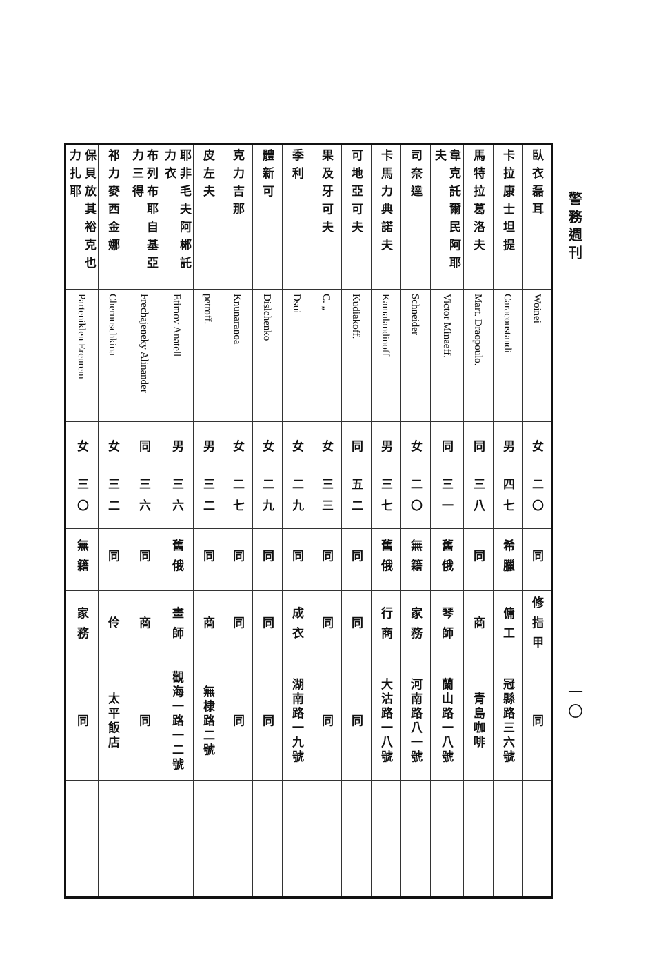警務週刊 一〇
| 臥衣磊耳 | Woinei | 女 | 二〇 | 同 | 修指甲 | 同 | |
| 卡拉康士坦提 | Caracoustandi | 男 | 四七 | 希臘 | 傭工 | 冠縣路三六號 | |
| 馬特拉葛洛夫 | Mart. Draopoulo. | 同 | 三八 | 同 | 商 | 青島咖啡 | |
| 韋克託爾民阿耶夫 | Victor Minaeff. | 同 | 三一 | 舊俄 | 琴師 | 蘭山路一八號 | |
| 司奈達 | Schneider | 女 | 二〇 | 無籍 | 家務 | 河南路八一號 | |
| 卡馬力典諾夫 | Kamalandinoff | 男 | 三七 | 舊俄 | 行商 | 大沽路一八號 | |
| 可地亞可夫 | Kudiakoff. | 同 | 五二 | 同 | 同 | 同 | |
| 果及牙可夫 | C. „ | 女 | 三三 | 同 | 同 | 同 | |
| 季利 | Dsui | 女 | 二九 | 同 | 成衣 | 湖南路一九號 | |
| 體新可 | Dislchenko | 女 | 二九 | 同 | 同 | 同 | |
| 克力吉那 | Knunaranoa | 女 | 二七 | 同 | 同 | 同 | |
| 皮左夫 | petroff. | 男 | 三二 | 同 | 商 | 無棣路二號 | |
| 耶非毛夫阿郴託力衣 | Etimov Anatell | 男 | 三六 | 舊俄 | 畫師 | 觀海一路一二號 | |
| 布列布耶自基亞力三得 | Frechajeneky Alinander | 同 | 三六 | 同 | 商 | 同 | |
| 祁力麥西金娜 | Chernuschkina | 女 | 三二 | 同 | 伶 | 太平飯店 | |
| 保貝放其裕克也力扎耶 | Parteniklen Ereurem | 女 | 三〇 | 無籍 | 家務 | 同 | |